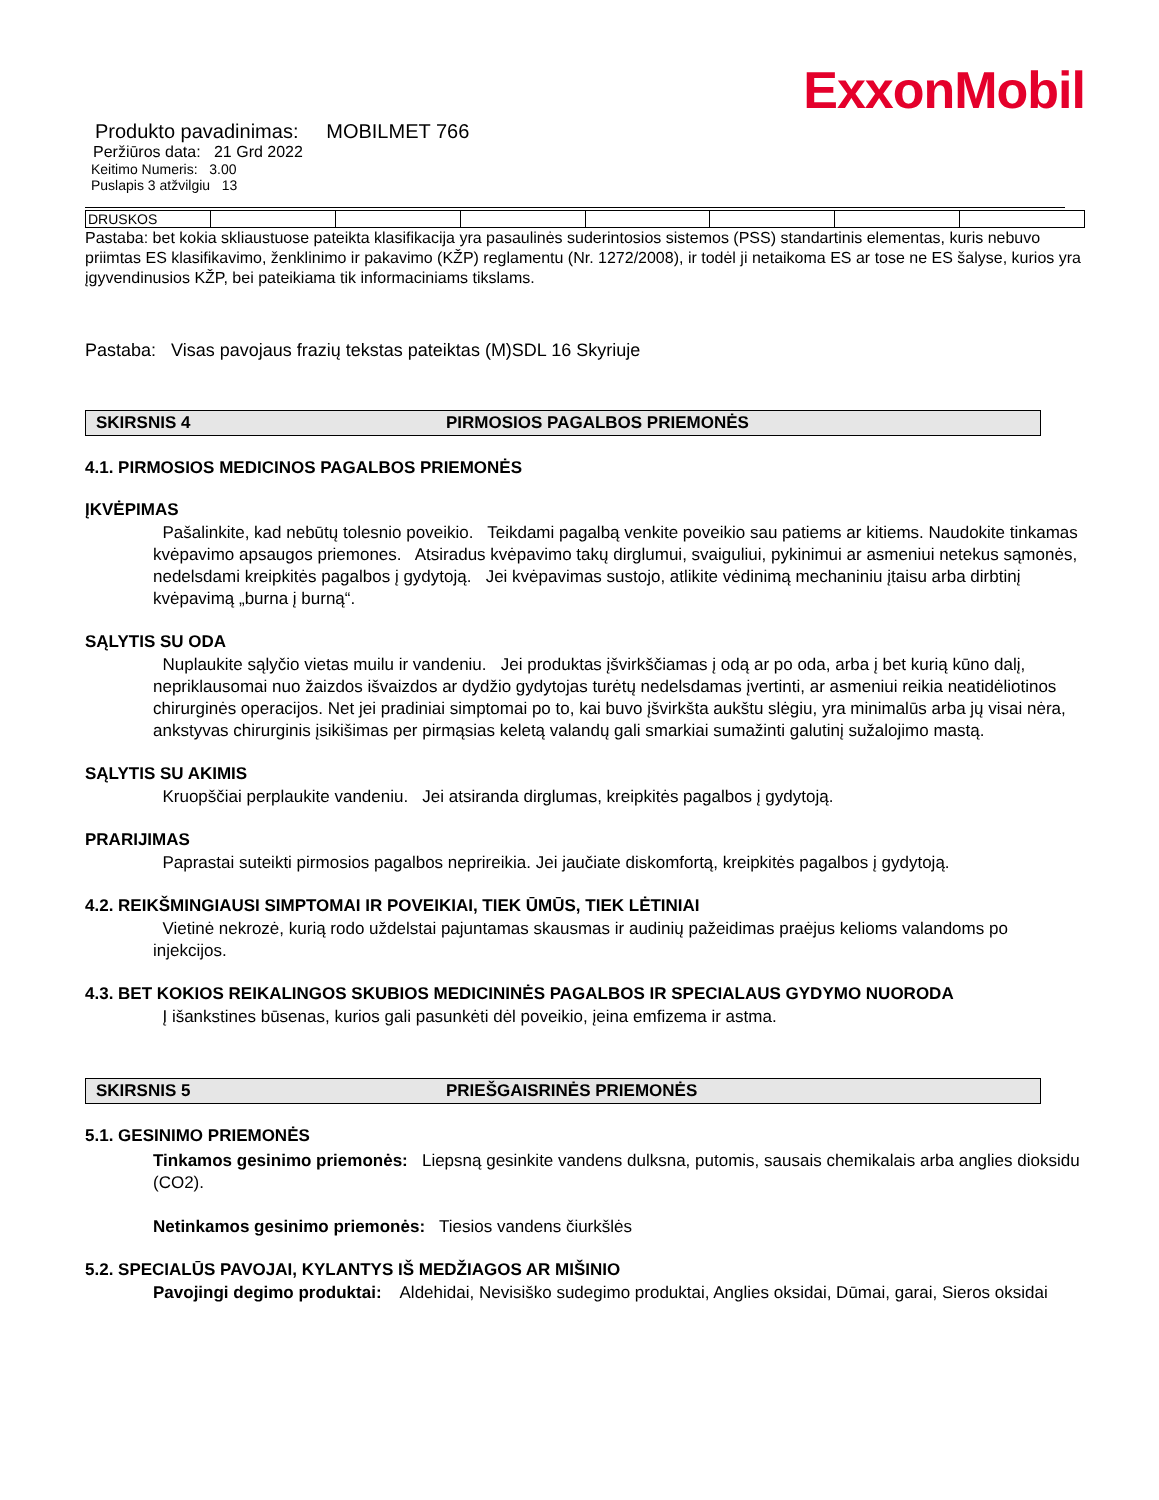ExxonMobil
Produkto pavadinimas: MOBILMET 766
Peržiūros data: 21 Grd 2022
Keitimo Numeris: 3.00
Puslapis 3 atžvilgiu 13
| DRUSKOS | | | | | | | |
Pastaba: bet kokia skliaustuose pateikta klasifikacija yra pasaulinės suderintosios sistemos (PSS) standartinis elementas, kuris nebuvo priimtas ES klasifikavimo, ženklinimo ir pakavimo (KŽP) reglamentu (Nr. 1272/2008), ir todėl ji netaikoma ES ar tose ne ES šalyse, kurios yra įgyvendinusios KŽP, bei pateikiama tik informaciniams tikslams.
Pastaba: Visas pavojaus frazių tekstas pateiktas (M)SDL 16 Skyriuje
SKIRSNIS 4 PIRMOSIOS PAGALBOS PRIEMONĖS
4.1. PIRMOSIOS MEDICINOS PAGALBOS PRIEMONĖS
ĮKVĖPIMAS
Pašalinkite, kad nebūtų tolesnio poveikio. Teikdami pagalbą venkite poveikio sau patiems ar kitiems. Naudokite tinkamas kvėpavimo apsaugos priemones. Atsiradus kvėpavimo takų dirglumui, svaiguliui, pykinimui ar asmeniui netekus sąmonės, nedelsdami kreipkitės pagalbos į gydytoją. Jei kvėpavimas sustojo, atlikite vėdinimą mechaniniu įtaisu arba dirbtinį kvėpavimą „burna į burną“.
SĄLYTIS SU ODA
Nuplaukite sąlyčio vietas muilu ir vandeniu. Jei produktas įšvirkščiamas į odą ar po oda, arba į bet kurią kūno dalį, nepriklausomai nuo žaizdos išvaizdos ar dydžio gydytojas turėtų nedelsdamas įvertinti, ar asmeniui reikia neatidėliotinos chirurginės operacijos. Net jei pradiniai simptomai po to, kai buvo įšvirkšta aukštu slėgiu, yra minimalūs arba jų visai nėra, ankstyvas chirurginis įsikišimas per pirmąsias keletą valandų gali smarkiai sumažinti galutinį sužalojimo mastą.
SĄLYTIS SU AKIMIS
Kruopščiai perplaukite vandeniu. Jei atsiranda dirglumas, kreipkitės pagalbos į gydytoją.
PRARIJIMAS
Paprastai suteikti pirmosios pagalbos neprireikia. Jei jaučiate diskomfortą, kreipkitės pagalbos į gydytoją.
4.2. REIKŠMINGIAUSI SIMPTOMAI IR POVEIKIAI, TIEK ŪMŪS, TIEK LĖTINIAI
Vietinė nekrozė, kurią rodo uždelstai pajuntamas skausmas ir audinių pažeidimas praėjus kelioms valandoms po injekcijos.
4.3. BET KOKIOS REIKALINGOS SKUBIOS MEDICININĖS PAGALBOS IR SPECIALAUS GYDYMO NUORODA
Į išankstines būsenas, kurios gali pasunkėti dėl poveikio, įeina emfizema ir astma.
SKIRSNIS 5 PRIEŠGAISRINĖS PRIEMONĖS
5.1. GESINIMO PRIEMONĖS
Tinkamos gesinimo priemonės: Liepsną gesinkite vandens dulksna, putomis, sausais chemikalais arba anglies dioksidu (CO2).
Netinkamos gesinimo priemonės: Tiesios vandens čiurkšlės
5.2. SPECIALŪS PAVOJAI, KYLANTYS IŠ MEDŽIAGOS AR MIŠINIO
Pavojingi degimo produktai: Aldehidai, Nevisiško sudegimo produktai, Anglies oksidai, Dūmai, garai, Sieros oksidai